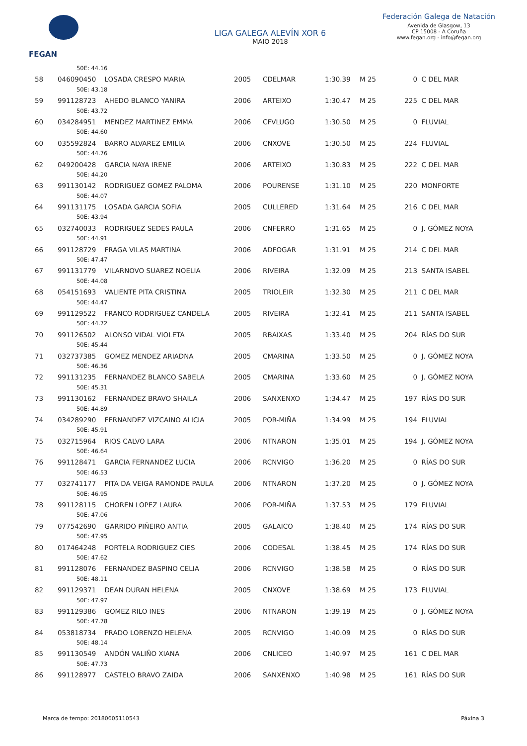FEGAN
LIGA GALEGA ALEVÍN XOR 6
MAIO 2018
Federación Galega de Natación
Avenida de Glasgow, 13
CP 15008 - A Coruña
www.fegan.org - info@fegan.org
| 50E: 44.16 | | | | | | | |
| 58 | 046090450 LOSADA CRESPO MARIA | 2005 | CDELMAR | 1:30.39 | M 25 | 0 | C DEL MAR |
| 50E: 43.18 | | | | | | | |
| 59 | 991128723 AHEDO BLANCO YANIRA | 2006 | ARTEIXO | 1:30.47 | M 25 | 225 | C DEL MAR |
| 50E: 43.72 | | | | | | | |
| 60 | 034284951 MENDEZ MARTINEZ EMMA | 2006 | CFVLUGO | 1:30.50 | M 25 | 0 | FLUVIAL |
| 50E: 44.60 | | | | | | | |
| 60 | 035592824 BARRO ALVAREZ EMILIA | 2006 | CNXOVE | 1:30.50 | M 25 | 224 | FLUVIAL |
| 50E: 44.76 | | | | | | | |
| 62 | 049200428 GARCIA NAYA IRENE | 2006 | ARTEIXO | 1:30.83 | M 25 | 222 | C DEL MAR |
| 50E: 44.20 | | | | | | | |
| 63 | 991130142 RODRIGUEZ GOMEZ PALOMA | 2006 | POURENSE | 1:31.10 | M 25 | 220 | MONFORTE |
| 50E: 44.07 | | | | | | | |
| 64 | 991131175 LOSADA GARCIA SOFIA | 2005 | CULLERED | 1:31.64 | M 25 | 216 | C DEL MAR |
| 50E: 43.94 | | | | | | | |
| 65 | 032740033 RODRIGUEZ SEDES PAULA | 2006 | CNFERRO | 1:31.65 | M 25 | 0 | J. GÓMEZ NOYA |
| 50E: 44.91 | | | | | | | |
| 66 | 991128729 FRAGA VILAS MARTINA | 2006 | ADFOGAR | 1:31.91 | M 25 | 214 | C DEL MAR |
| 50E: 47.47 | | | | | | | |
| 67 | 991131779 VILARNOVO SUAREZ NOELIA | 2006 | RIVEIRA | 1:32.09 | M 25 | 213 | SANTA ISABEL |
| 50E: 44.08 | | | | | | | |
| 68 | 054151693 VALIENTE PITA CRISTINA | 2005 | TRIOLEIR | 1:32.30 | M 25 | 211 | C DEL MAR |
| 50E: 44.47 | | | | | | | |
| 69 | 991129522 FRANCO RODRIGUEZ CANDELA | 2005 | RIVEIRA | 1:32.41 | M 25 | 211 | SANTA ISABEL |
| 50E: 44.72 | | | | | | | |
| 70 | 991126502 ALONSO VIDAL VIOLETA | 2005 | RBAIXAS | 1:33.40 | M 25 | 204 | RÍAS DO SUR |
| 50E: 45.44 | | | | | | | |
| 71 | 032737385 GOMEZ MENDEZ ARIADNA | 2005 | CMARINA | 1:33.50 | M 25 | 0 | J. GÓMEZ NOYA |
| 50E: 46.36 | | | | | | | |
| 72 | 991131235 FERNANDEZ BLANCO SABELA | 2005 | CMARINA | 1:33.60 | M 25 | 0 | J. GÓMEZ NOYA |
| 50E: 45.31 | | | | | | | |
| 73 | 991130162 FERNANDEZ BRAVO SHAILA | 2006 | SANXENXO | 1:34.47 | M 25 | 197 | RÍAS DO SUR |
| 50E: 44.89 | | | | | | | |
| 74 | 034289290 FERNANDEZ VIZCAINO ALICIA | 2005 | POR-MIÑA | 1:34.99 | M 25 | 194 | FLUVIAL |
| 50E: 45.91 | | | | | | | |
| 75 | 032715964 RIOS CALVO LARA | 2006 | NTNARON | 1:35.01 | M 25 | 194 | J. GÓMEZ NOYA |
| 50E: 46.64 | | | | | | | |
| 76 | 991128471 GARCIA FERNANDEZ LUCIA | 2006 | RCNVIGO | 1:36.20 | M 25 | 0 | RÍAS DO SUR |
| 50E: 46.53 | | | | | | | |
| 77 | 032741177 PITA DA VEIGA RAMONDE PAULA | 2006 | NTNARON | 1:37.20 | M 25 | 0 | J. GÓMEZ NOYA |
| 50E: 46.95 | | | | | | | |
| 78 | 991128115 CHOREN LOPEZ LAURA | 2006 | POR-MIÑA | 1:37.53 | M 25 | 179 | FLUVIAL |
| 50E: 47.06 | | | | | | | |
| 79 | 077542690 GARRIDO PIÑEIRO ANTIA | 2005 | GALAICO | 1:38.40 | M 25 | 174 | RÍAS DO SUR |
| 50E: 47.95 | | | | | | | |
| 80 | 017464248 PORTELA RODRIGUEZ CIES | 2006 | CODESAL | 1:38.45 | M 25 | 174 | RÍAS DO SUR |
| 50E: 47.62 | | | | | | | |
| 81 | 991128076 FERNANDEZ BASPINO CELIA | 2006 | RCNVIGO | 1:38.58 | M 25 | 0 | RÍAS DO SUR |
| 50E: 48.11 | | | | | | | |
| 82 | 991129371 DEAN DURAN HELENA | 2005 | CNXOVE | 1:38.69 | M 25 | 173 | FLUVIAL |
| 50E: 47.97 | | | | | | | |
| 83 | 991129386 GOMEZ RILO INES | 2006 | NTNARON | 1:39.19 | M 25 | 0 | J. GÓMEZ NOYA |
| 50E: 47.78 | | | | | | | |
| 84 | 053818734 PRADO LORENZO HELENA | 2005 | RCNVIGO | 1:40.09 | M 25 | 0 | RÍAS DO SUR |
| 50E: 48.14 | | | | | | | |
| 85 | 991130549 ANDÓN VALIÑO XIANA | 2006 | CNLICEO | 1:40.97 | M 25 | 161 | C DEL MAR |
| 50E: 47.73 | | | | | | | |
| 86 | 991128977 CASTELO BRAVO ZAIDA | 2006 | SANXENXO | 1:40.98 | M 25 | 161 | RÍAS DO SUR |
Marca de tempo: 20180605110543 Páxina 3